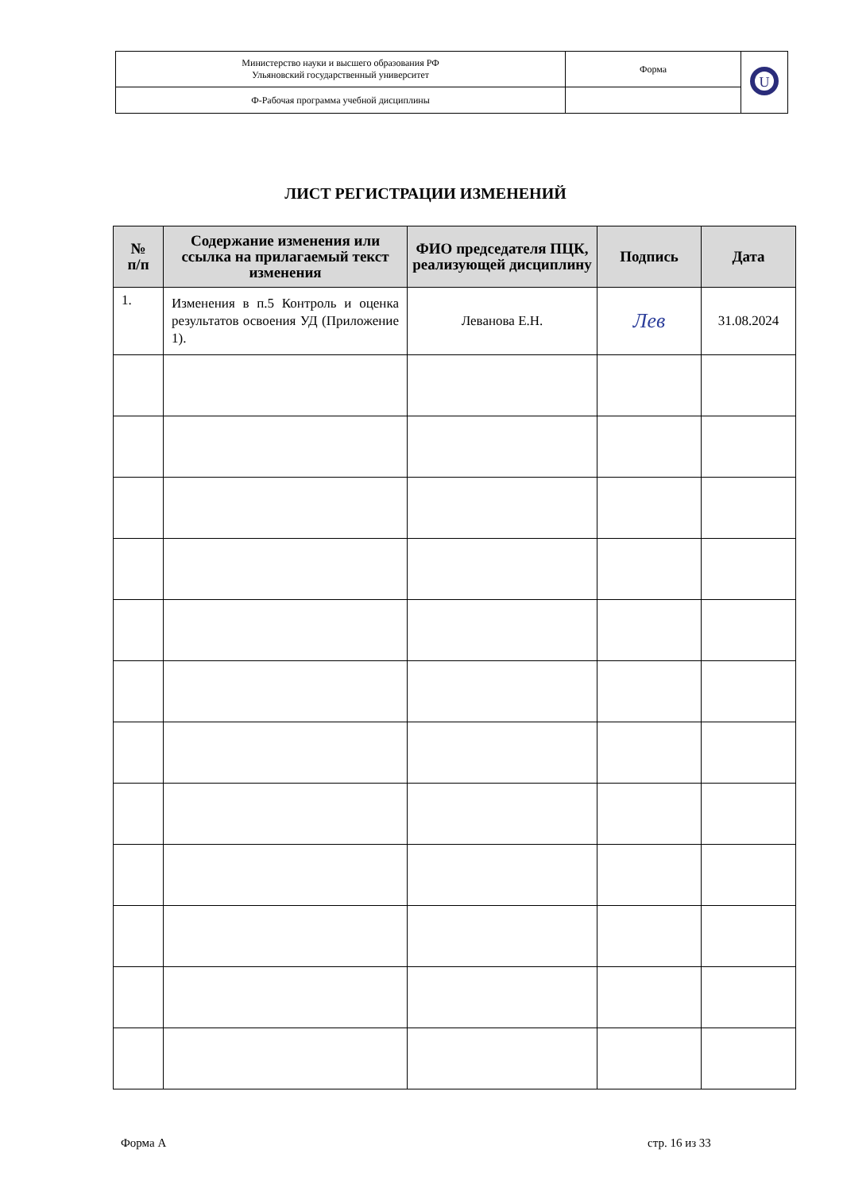| Министерство науки и высшего образования РФ Ульяновский государственный университет | Форма | U |
| Ф-Рабочая программа учебной дисциплины | | |
ЛИСТ РЕГИСТРАЦИИ ИЗМЕНЕНИЙ
| № п/п | Содержание изменения или ссылка на прилагаемый текст изменения | ФИО председателя ПЦК, реализующей дисциплину | Подпись | Дата |
| --- | --- | --- | --- | --- |
| 1. | Изменения в п.5 Контроль и оценка результатов освоения УД (Приложение 1). | Леванова Е.Н. | Лев | 31.08.2024 |
Форма А стр. 16 из 33